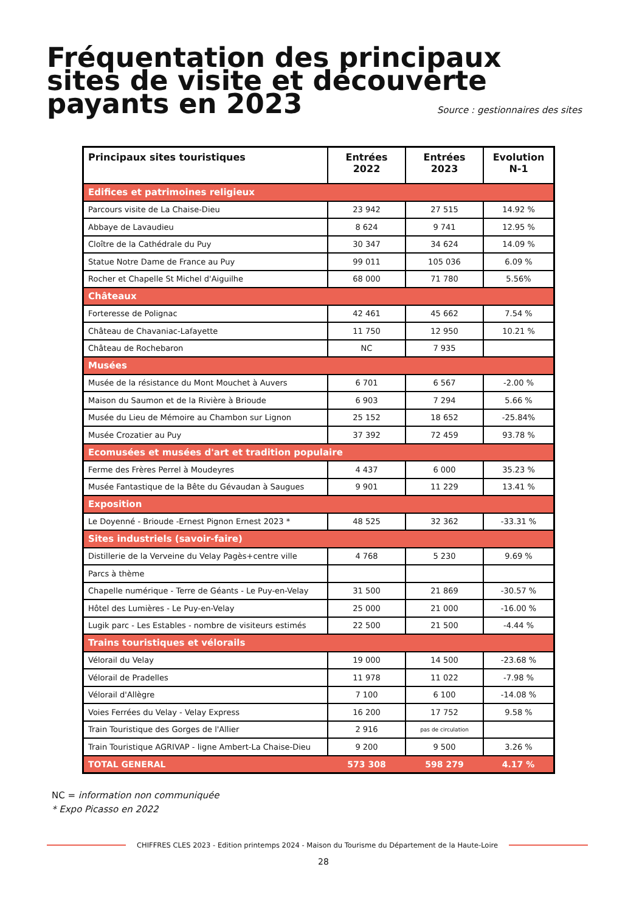Fréquentation des principaux sites de visite et découverte payants en 2023
Source : gestionnaires des sites
| Principaux sites touristiques | Entrées 2022 | Entrées 2023 | Evolution N-1 |
| --- | --- | --- | --- |
| Edifices et patrimoines religieux | | | |
| Parcours visite de La Chaise-Dieu | 23 942 | 27 515 | 14.92 % |
| Abbaye de Lavaudieu | 8 624 | 9 741 | 12.95 % |
| Cloître de la Cathédrale du Puy | 30 347 | 34 624 | 14.09 % |
| Statue Notre Dame de France au Puy | 99 011 | 105 036 | 6.09 % |
| Rocher et Chapelle St Michel d'Aiguilhe | 68 000 | 71 780 | 5.56% |
| Châteaux | | | |
| Forteresse de Polignac | 42 461 | 45 662 | 7.54 % |
| Château de Chavaniac-Lafayette | 11 750 | 12 950 | 10.21 % |
| Château de Rochebaron | NC | 7 935 | |
| Musées | | | |
| Musée de la résistance du Mont Mouchet à Auvers | 6 701 | 6 567 | -2.00 % |
| Maison du Saumon et de la Rivière à Brioude | 6 903 | 7 294 | 5.66 % |
| Musée du Lieu de Mémoire au Chambon sur Lignon | 25 152 | 18 652 | -25.84% |
| Musée Crozatier au Puy | 37 392 | 72 459 | 93.78 % |
| Ecomusées et musées d'art et tradition populaire | | | |
| Ferme des Frères Perrel à Moudeyres | 4 437 | 6 000 | 35.23 % |
| Musée Fantastique de la Bête du Gévaudan à Saugues | 9 901 | 11 229 | 13.41 % |
| Exposition | | | |
| Le Doyenné - Brioude -Ernest Pignon Ernest 2023 * | 48 525 | 32 362 | -33.31 % |
| Sites industriels (savoir-faire) | | | |
| Distillerie de la Verveine du Velay Pagès+centre ville | 4 768 | 5 230 | 9.69 % |
| Parcs à thème | | | |
| Chapelle numérique - Terre de Géants - Le Puy-en-Velay | 31 500 | 21 869 | -30.57 % |
| Hôtel des Lumières - Le Puy-en-Velay | 25 000 | 21 000 | -16.00 % |
| Lugik parc - Les Estables - nombre de visiteurs estimés | 22 500 | 21 500 | -4.44 % |
| Trains touristiques et vélorails | | | |
| Vélorail du Velay | 19 000 | 14 500 | -23.68 % |
| Vélorail de Pradelles | 11 978 | 11 022 | -7.98 % |
| Vélorail d'Allègre | 7 100 | 6 100 | -14.08 % |
| Voies Ferrées du Velay - Velay Express | 16 200 | 17 752 | 9.58 % |
| Train Touristique des Gorges de l'Allier | 2 916 | pas de circulation | |
| Train Touristique AGRIVAP - ligne Ambert-La Chaise-Dieu | 9 200 | 9 500 | 3.26 % |
| TOTAL GENERAL | 573 308 | 598 279 | 4.17 % |
NC = information non communiquée
* Expo Picasso en 2022
CHIFFRES CLES 2023 - Edition printemps 2024 - Maison du Tourisme du Département de la Haute-Loire
28